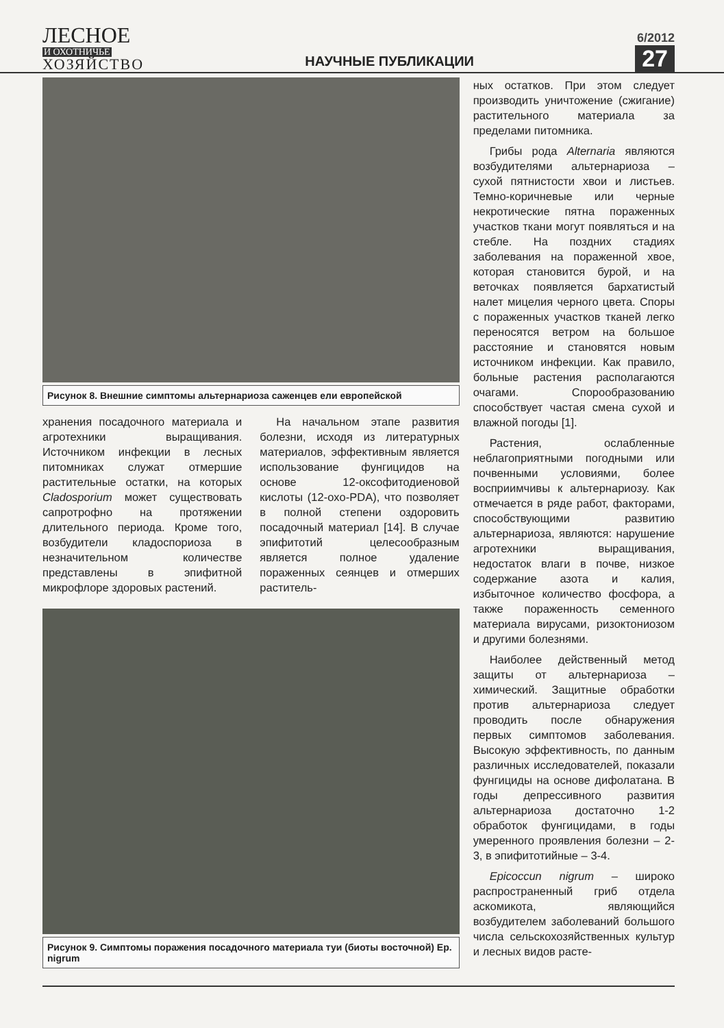ЛЕСНОЕ
И ОХОТНИЧЬЕ
ХОЗЯЙСТВО
НАУЧНЫЕ ПУБЛИКАЦИИ
6/2012
27
Рисунок 8. Внешние симптомы альтернариоза саженцев ели европейской
хранения посадочного материала и агротехники выращивания. Источником инфекции в лесных питомниках служат отмершие растительные остатки, на которых Cladosporium может существовать сапротрофно на протяжении длительного периода. Кроме того, возбудители кладоспориоза в незначительном количестве представлены в эпифитной микрофлоре здоровых растений.
На начальном этапе развития болезни, исходя из литературных материалов, эффективным является использование фунгицидов на основе 12-оксофитодиеновой кислоты (12-oxo-PDA), что позволяет в полной степени оздоровить посадочный материал [14]. В случае эпифитотий целесообразным является полное удаление пораженных сеянцев и отмерших раститель-
Рисунок 9. Симптомы поражения посадочного материала туи (биоты восточной) Ep. nigrum
ных остатков. При этом следует производить уничтожение (сжигание) растительного материала за пределами питомника.
Грибы рода Alternaria являются возбудителями альтернариоза – сухой пятнистости хвои и листьев. Темно-коричневые или черные некротические пятна пораженных участков ткани могут появляться и на стебле. На поздних стадиях заболевания на пораженной хвое, которая становится бурой, и на веточках появляется бархатистый налет мицелия черного цвета. Споры с пораженных участков тканей легко переносятся ветром на большое расстояние и становятся новым источником инфекции. Как правило, больные растения располагаются очагами. Спорообразованию способствует частая смена сухой и влажной погоды [1].
Растения, ослабленные неблагоприятными погодными или почвенными условиями, более восприимчивы к альтернариозу. Как отмечается в ряде работ, факторами, способствующими развитию альтернариоза, являются: нарушение агротехники выращивания, недостаток влаги в почве, низкое содержание азота и калия, избыточное количество фосфора, а также пораженность семенного материала вирусами, ризоктониозом и другими болезнями.
Наиболее действенный метод защиты от альтернариоза – химический. Защитные обработки против альтернариоза следует проводить после обнаружения первых симптомов заболевания. Высокую эффективность, по данным различных исследователей, показали фунгициды на основе дифолатана. В годы депрессивного развития альтернариоза достаточно 1-2 обработок фунгицидами, в годы умеренного проявления болезни – 2-3, в эпифитотийные – 3-4.
Epicoccun nigrum – широко распространенный гриб отдела аскомикота, являющийся возбудителем заболеваний большого числа сельскохозяйственных культур и лесных видов расте-